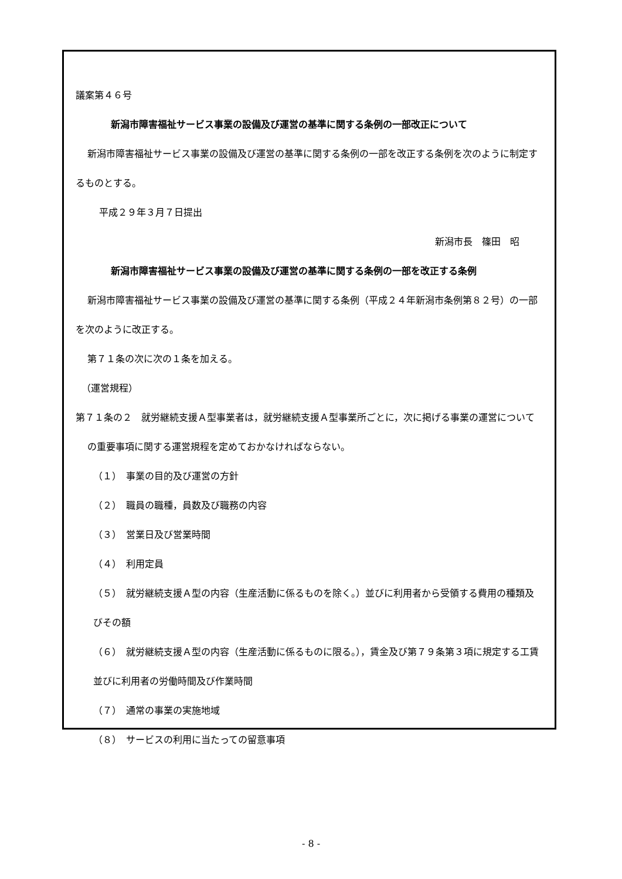議案第４６号
新潟市障害福祉サービス事業の設備及び運営の基準に関する条例の一部改正について
新潟市障害福祉サービス事業の設備及び運営の基準に関する条例の一部を改正する条例を次のように制定するものとする。
平成２９年３月７日提出
新潟市長　篠田　昭
新潟市障害福祉サービス事業の設備及び運営の基準に関する条例の一部を改正する条例
新潟市障害福祉サービス事業の設備及び運営の基準に関する条例（平成２４年新潟市条例第８２号）の一部を次のように改正する。
第７１条の次に次の１条を加える。
（運営規程）
第７１条の２　就労継続支援Ａ型事業者は，就労継続支援Ａ型事業所ごとに，次に掲げる事業の運営についての重要事項に関する運営規程を定めておかなければならない。
（１）　事業の目的及び運営の方針
（２）　職員の職種，員数及び職務の内容
（３）　営業日及び営業時間
（４）　利用定員
（５）　就労継続支援Ａ型の内容（生産活動に係るものを除く。）並びに利用者から受領する費用の種類及びその額
（６）　就労継続支援Ａ型の内容（生産活動に係るものに限る。），賃金及び第７９条第３項に規定する工賃並びに利用者の労働時間及び作業時間
（７）　通常の事業の実施地域
（８）　サービスの利用に当たっての留意事項
- 8 -